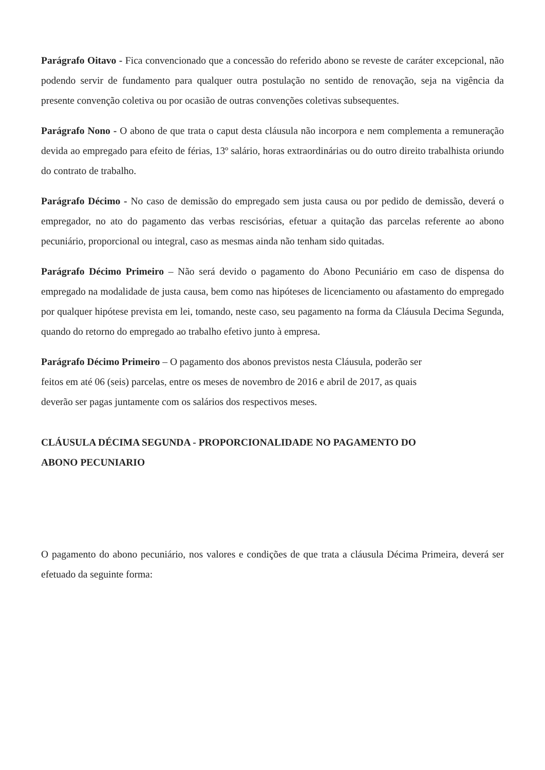Parágrafo Oitavo - Fica convencionado que a concessão do referido abono se reveste de caráter excepcional, não podendo servir de fundamento para qualquer outra postulação no sentido de renovação, seja na vigência da presente convenção coletiva ou por ocasião de outras convenções coletivas subsequentes.
Parágrafo Nono - O abono de que trata o caput desta cláusula não incorpora e nem complementa a remuneração devida ao empregado para efeito de férias, 13º salário, horas extraordinárias ou do outro direito trabalhista oriundo do contrato de trabalho.
Parágrafo Décimo - No caso de demissão do empregado sem justa causa ou por pedido de demissão, deverá o empregador, no ato do pagamento das verbas rescisórias, efetuar a quitação das parcelas referente ao abono pecuniário, proporcional ou integral, caso as mesmas ainda não tenham sido quitadas.
Parágrafo Décimo Primeiro – Não será devido o pagamento do Abono Pecuniário em caso de dispensa do empregado na modalidade de justa causa, bem como nas hipóteses de licenciamento ou afastamento do empregado por qualquer hipótese prevista em lei, tomando, neste caso, seu pagamento na forma da Cláusula Decima Segunda, quando do retorno do empregado ao trabalho efetivo junto à empresa.
Parágrafo Décimo Primeiro – O pagamento dos abonos previstos nesta Cláusula, poderão ser
feitos em até 06 (seis) parcelas, entre os meses de novembro de 2016 e abril de 2017, as quais
deverão ser pagas juntamente com os salários dos respectivos meses.
CLÁUSULA DÉCIMA SEGUNDA - PROPORCIONALIDADE NO PAGAMENTO DO
ABONO PECUNIARIO
O pagamento do abono pecuniário, nos valores e condições de que trata a cláusula Décima Primeira, deverá ser efetuado da seguinte forma: